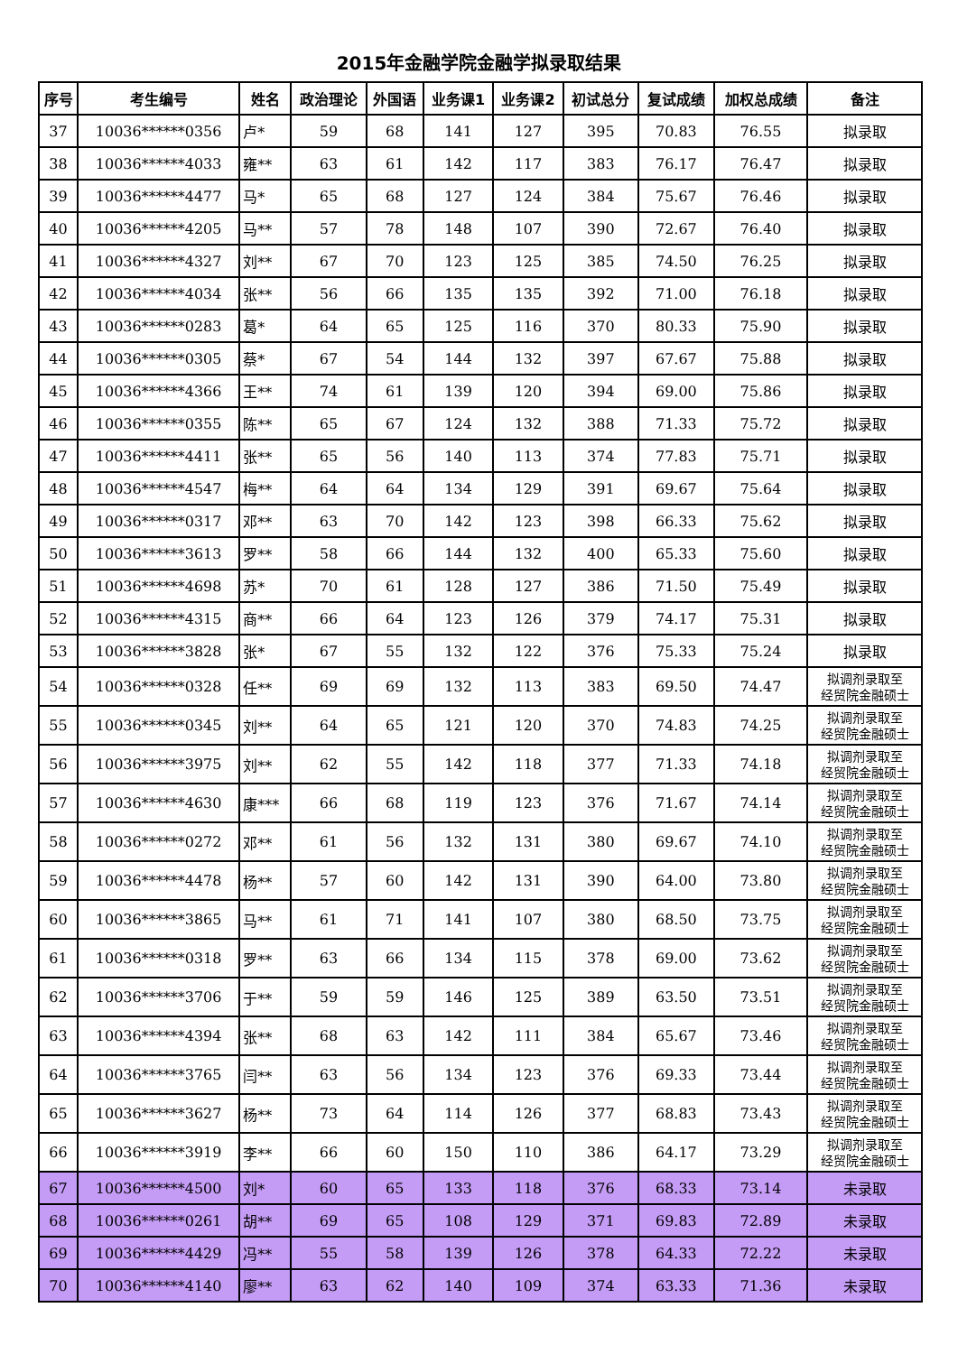2015年金融学院金融学拟录取结果
| 序号 | 考生编号 | 姓名 | 政治理论 | 外国语 | 业务课1 | 业务课2 | 初试总分 | 复试成绩 | 加权总成绩 | 备注 |
| --- | --- | --- | --- | --- | --- | --- | --- | --- | --- | --- |
| 37 | 10036******0356 | 卢* | 59 | 68 | 141 | 127 | 395 | 70.83 | 76.55 | 拟录取 |
| 38 | 10036******4033 | 雍** | 63 | 61 | 142 | 117 | 383 | 76.17 | 76.47 | 拟录取 |
| 39 | 10036******4477 | 马* | 65 | 68 | 127 | 124 | 384 | 75.67 | 76.46 | 拟录取 |
| 40 | 10036******4205 | 马** | 57 | 78 | 148 | 107 | 390 | 72.67 | 76.40 | 拟录取 |
| 41 | 10036******4327 | 刘** | 67 | 70 | 123 | 125 | 385 | 74.50 | 76.25 | 拟录取 |
| 42 | 10036******4034 | 张** | 56 | 66 | 135 | 135 | 392 | 71.00 | 76.18 | 拟录取 |
| 43 | 10036******0283 | 葛* | 64 | 65 | 125 | 116 | 370 | 80.33 | 75.90 | 拟录取 |
| 44 | 10036******0305 | 蔡* | 67 | 54 | 144 | 132 | 397 | 67.67 | 75.88 | 拟录取 |
| 45 | 10036******4366 | 王** | 74 | 61 | 139 | 120 | 394 | 69.00 | 75.86 | 拟录取 |
| 46 | 10036******0355 | 陈** | 65 | 67 | 124 | 132 | 388 | 71.33 | 75.72 | 拟录取 |
| 47 | 10036******4411 | 张** | 65 | 56 | 140 | 113 | 374 | 77.83 | 75.71 | 拟录取 |
| 48 | 10036******4547 | 梅** | 64 | 64 | 134 | 129 | 391 | 69.67 | 75.64 | 拟录取 |
| 49 | 10036******0317 | 邓** | 63 | 70 | 142 | 123 | 398 | 66.33 | 75.62 | 拟录取 |
| 50 | 10036******3613 | 罗** | 58 | 66 | 144 | 132 | 400 | 65.33 | 75.60 | 拟录取 |
| 51 | 10036******4698 | 苏* | 70 | 61 | 128 | 127 | 386 | 71.50 | 75.49 | 拟录取 |
| 52 | 10036******4315 | 商** | 66 | 64 | 123 | 126 | 379 | 74.17 | 75.31 | 拟录取 |
| 53 | 10036******3828 | 张* | 67 | 55 | 132 | 122 | 376 | 75.33 | 75.24 | 拟录取 |
| 54 | 10036******0328 | 任** | 69 | 69 | 132 | 113 | 383 | 69.50 | 74.47 | 拟调剂录取至 经贸院金融硕士 |
| 55 | 10036******0345 | 刘** | 64 | 65 | 121 | 120 | 370 | 74.83 | 74.25 | 拟调剂录取至 经贸院金融硕士 |
| 56 | 10036******3975 | 刘** | 62 | 55 | 142 | 118 | 377 | 71.33 | 74.18 | 拟调剂录取至 经贸院金融硕士 |
| 57 | 10036******4630 | 康*** | 66 | 68 | 119 | 123 | 376 | 71.67 | 74.14 | 拟调剂录取至 经贸院金融硕士 |
| 58 | 10036******0272 | 邓** | 61 | 56 | 132 | 131 | 380 | 69.67 | 74.10 | 拟调剂录取至 经贸院金融硕士 |
| 59 | 10036******4478 | 杨** | 57 | 60 | 142 | 131 | 390 | 64.00 | 73.80 | 拟调剂录取至 经贸院金融硕士 |
| 60 | 10036******3865 | 马** | 61 | 71 | 141 | 107 | 380 | 68.50 | 73.75 | 拟调剂录取至 经贸院金融硕士 |
| 61 | 10036******0318 | 罗** | 63 | 66 | 134 | 115 | 378 | 69.00 | 73.62 | 拟调剂录取至 经贸院金融硕士 |
| 62 | 10036******3706 | 于** | 59 | 59 | 146 | 125 | 389 | 63.50 | 73.51 | 拟调剂录取至 经贸院金融硕士 |
| 63 | 10036******4394 | 张** | 68 | 63 | 142 | 111 | 384 | 65.67 | 73.46 | 拟调剂录取至 经贸院金融硕士 |
| 64 | 10036******3765 | 闫** | 63 | 56 | 134 | 123 | 376 | 69.33 | 73.44 | 拟调剂录取至 经贸院金融硕士 |
| 65 | 10036******3627 | 杨** | 73 | 64 | 114 | 126 | 377 | 68.83 | 73.43 | 拟调剂录取至 经贸院金融硕士 |
| 66 | 10036******3919 | 李** | 66 | 60 | 150 | 110 | 386 | 64.17 | 73.29 | 拟调剂录取至 经贸院金融硕士 |
| 67 | 10036******4500 | 刘* | 60 | 65 | 133 | 118 | 376 | 68.33 | 73.14 | 未录取 |
| 68 | 10036******0261 | 胡** | 69 | 65 | 108 | 129 | 371 | 69.83 | 72.89 | 未录取 |
| 69 | 10036******4429 | 冯** | 55 | 58 | 139 | 126 | 378 | 64.33 | 72.22 | 未录取 |
| 70 | 10036******4140 | 廖** | 63 | 62 | 140 | 109 | 374 | 63.33 | 71.36 | 未录取 |